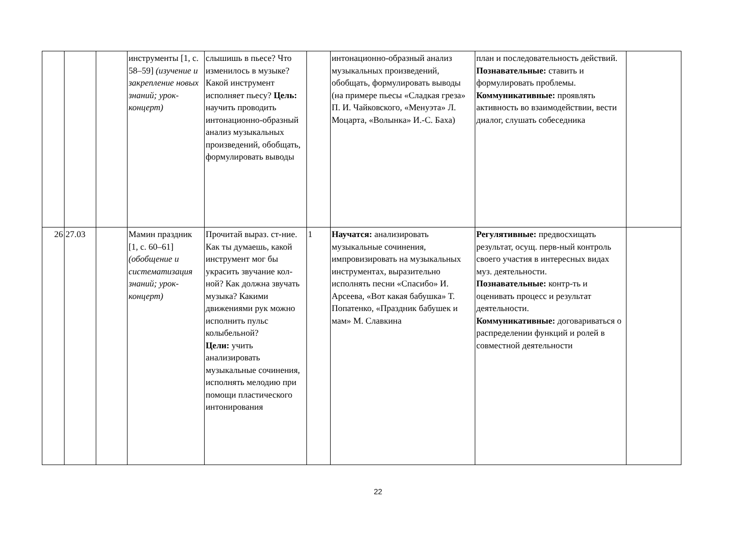| | | | инструменты [1, с. 58–59] (изучение и закрепление новых знаний; урок-концерт) | слышишь в пьесе? Что изменилось в музыке? Какой инструмент исполняет пьесу? Цель: научить проводить интонационно-образный анализ музыкальных произведений, обобщать, формулировать выводы | | интонационно-образный анализ музыкальных произведений, обобщать, формулировать выводы (на примере пьесы «Сладкая греза» П. И. Чайковского, «Менуэта» Л. Моцарта, «Волынка» И.-С. Баха) | план и последовательность действий. Познавательные: ставить и формулировать проблемы. Коммуникативные: проявлять активность во взаимодействии, вести диалог, слушать собеседника | |
| 26 | 27.03 | | Мамин праздник [1, с. 60–61] (обобщение и систематизация знаний; урок-концерт) | Прочитай выраз. ст-ние. Как ты думаешь, какой инструмент мог бы украсить звучание кол-ной? Как должна звучать музыка? Какими движениями рук можно исполнить пульс колыбельной? Цели: учить анализировать музыкальные сочинения, исполнять мелодию при помощи пластического интонирования | 1 | Научатся: анализировать музыкальные сочинения, импровизировать на музыкальных инструментах, выразительно исполнять песни «Спасибо» И. Арсеева, «Вот какая бабушка» Т. Попатенко, «Праздник бабушек и мам» М. Славкина | Регулятивные: предвосхищать результат, осущ. перв-ный контроль своего участия в интересных видах муз. деятельности. Познавательные: контр-ть и оценивать процесс и результат деятельности. Коммуникативные: договариваться о распределении функций и ролей в совместной деятельности | |
22